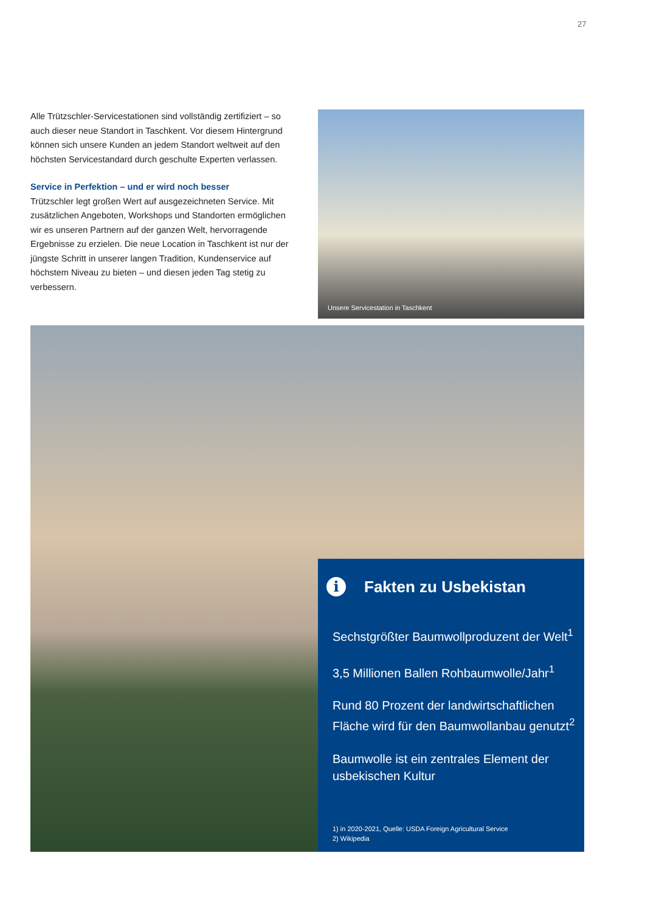27
Alle Trützschler-Servicestationen sind vollständig zertifiziert – so auch dieser neue Standort in Taschkent. Vor diesem Hintergrund können sich unsere Kunden an jedem Standort weltweit auf den höchsten Servicestandard durch geschulte Experten verlassen.
Service in Perfektion – und er wird noch besser
Trützschler legt großen Wert auf ausgezeichneten Service. Mit zusätzlichen Angeboten, Workshops und Standorten ermög­lichen wir es unseren Partnern auf der ganzen Welt, hervorragen­de Ergebnisse zu erzielen. Die neue Location in Taschkent ist nur der jüngste Schritt in unserer langen Tradition, Kundenservice auf höchstem Niveau zu bieten – und diesen jeden Tag stetig zu verbessern.
Unsere Servicestation in Taschkent
i Fakten zu Usbekistan
Sechstgrößter Baumwollproduzent der Welt<sup>1</sup>
3,5 Millionen Ballen Rohbaumwolle/Jahr<sup>1</sup>
Rund 80 Prozent der landwirtschaftlichen Fläche wird für den Baumwollanbau genutzt<sup>2</sup>
Baumwolle ist ein zentrales Element der usbekischen Kultur
1) in 2020-2021, Quelle: USDA Foreign Agricultural Service
2) Wikipedia